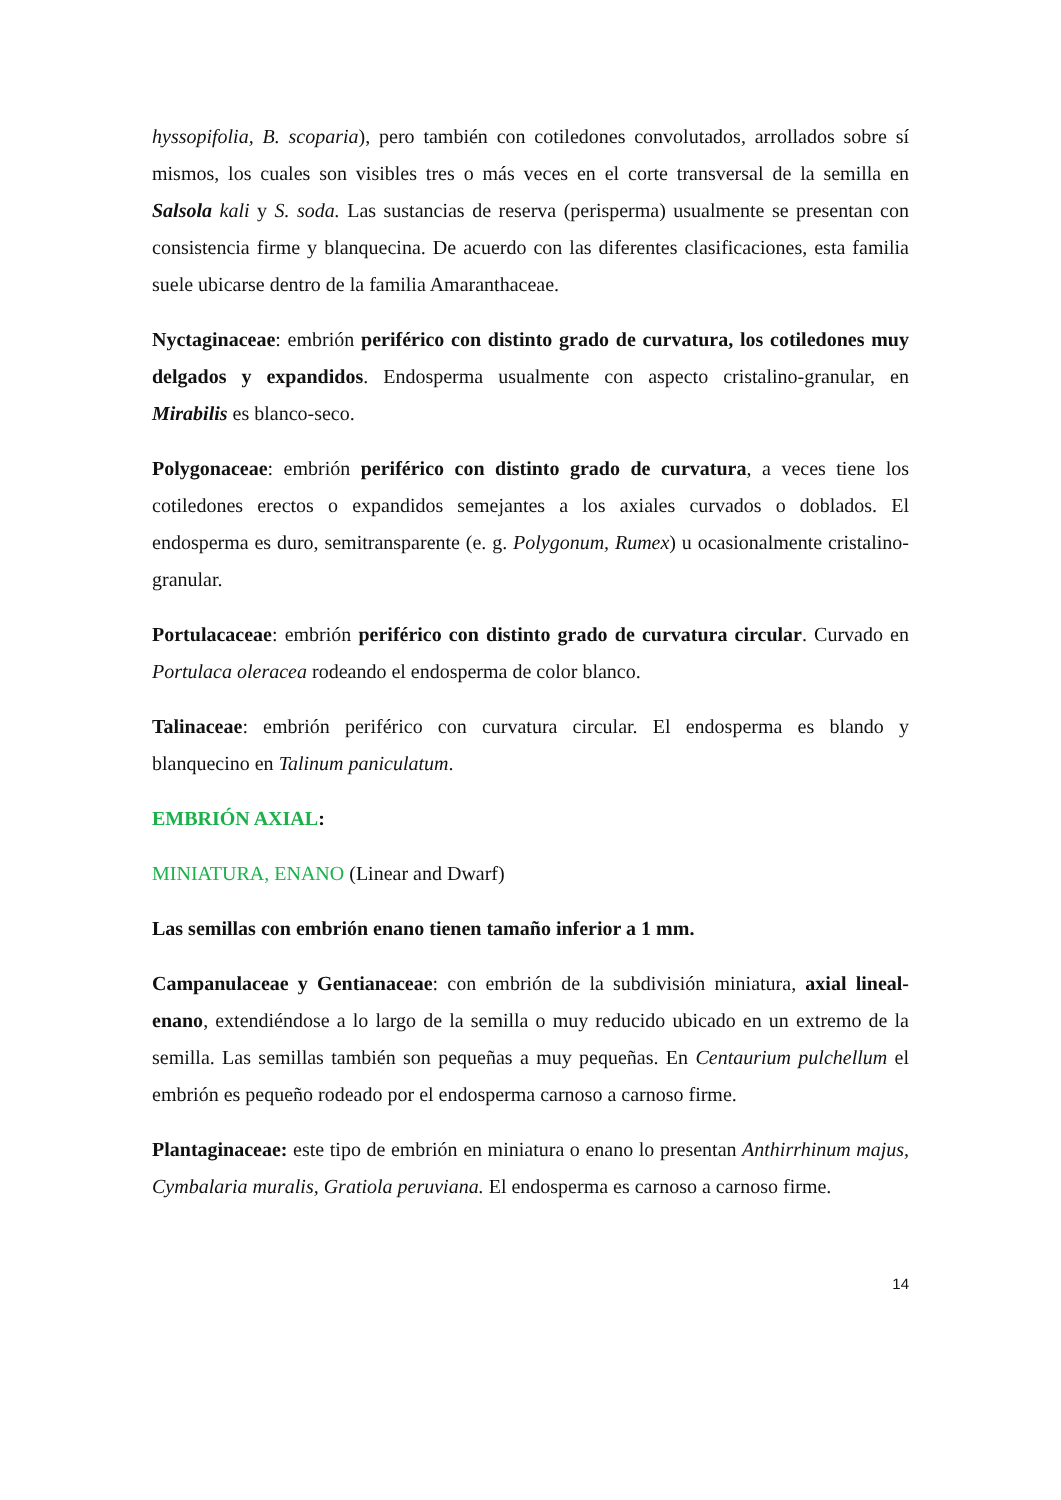hyssopifolia, B. scoparia), pero también con cotiledones convolutados, arrollados sobre sí mismos, los cuales son visibles tres o más veces en el corte transversal de la semilla en Salsola kali y S. soda. Las sustancias de reserva (perisperma) usualmente se presentan con consistencia firme y blanquecina. De acuerdo con las diferentes clasificaciones, esta familia suele ubicarse dentro de la familia Amaranthaceae.
Nyctaginaceae: embrión periférico con distinto grado de curvatura, los cotiledones muy delgados y expandidos. Endosperma usualmente con aspecto cristalino-granular, en Mirabilis es blanco-seco.
Polygonaceae: embrión periférico con distinto grado de curvatura, a veces tiene los cotiledones erectos o expandidos semejantes a los axiales curvados o doblados. El endosperma es duro, semitransparente (e. g. Polygonum, Rumex) u ocasionalmente cristalino-granular.
Portulacaceae: embrión periférico con distinto grado de curvatura circular. Curvado en Portulaca oleracea rodeando el endosperma de color blanco.
Talinaceae: embrión periférico con curvatura circular. El endosperma es blando y blanquecino en Talinum paniculatum.
EMBRIÓN AXIAL:
MINIATURA, ENANO (Linear and Dwarf)
Las semillas con embrión enano tienen tamaño inferior a 1 mm.
Campanulaceae y Gentianaceae: con embrión de la subdivisión miniatura, axial lineal-enano, extendiéndose a lo largo de la semilla o muy reducido ubicado en un extremo de la semilla. Las semillas también son pequeñas a muy pequeñas. En Centaurium pulchellum el embrión es pequeño rodeado por el endosperma carnoso a carnoso firme.
Plantaginaceae: este tipo de embrión en miniatura o enano lo presentan Anthirrhinum majus, Cymbalaria muralis, Gratiola peruviana. El endosperma es carnoso a carnoso firme.
14